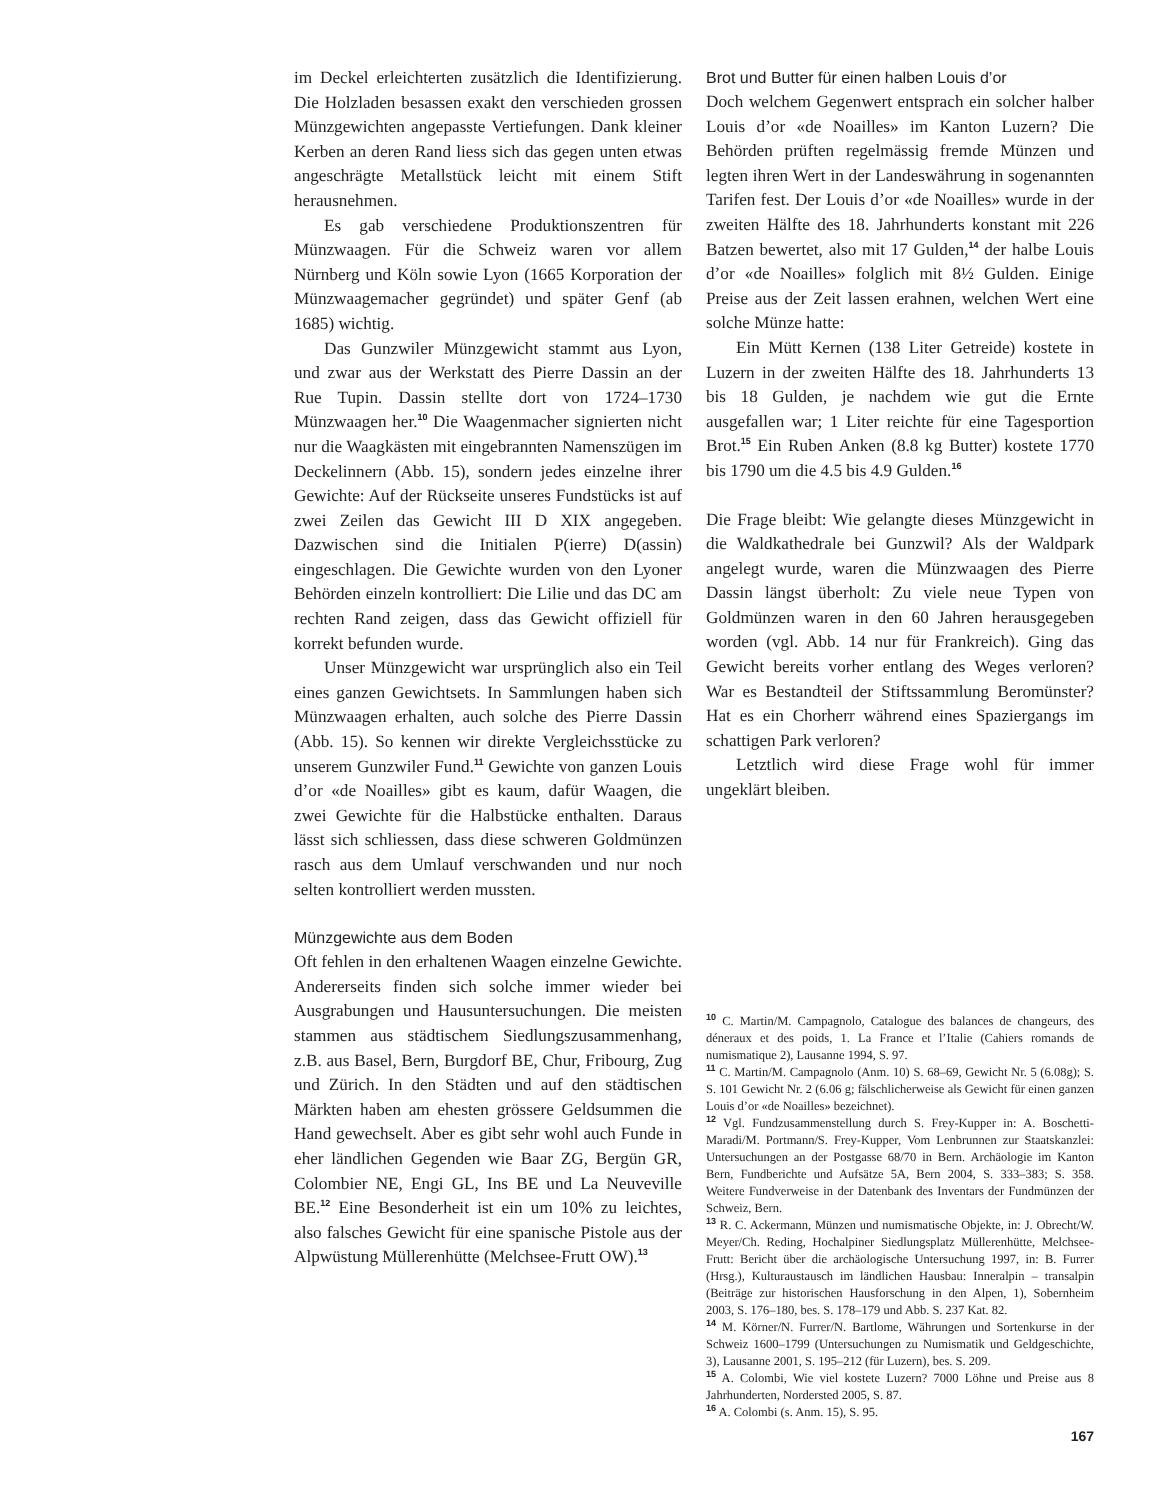im Deckel erleichterten zusätzlich die Identifizierung. Die Holzladen besassen exakt den verschieden grossen Münzgewichten angepasste Vertiefungen. Dank kleiner Kerben an deren Rand liess sich das gegen unten etwas angeschrägte Metallstück leicht mit einem Stift herausnehmen.
Es gab verschiedene Produktionszentren für Münzwaagen. Für die Schweiz waren vor allem Nürnberg und Köln sowie Lyon (1665 Korporation der Münzwaagemacher gegründet) und später Genf (ab 1685) wichtig.
Das Gunzwiler Münzgewicht stammt aus Lyon, und zwar aus der Werkstatt des Pierre Dassin an der Rue Tupin. Dassin stellte dort von 1724–1730 Münzwaagen her.<sup>10</sup> Die Waagenmacher signierten nicht nur die Waagkästen mit eingebrannten Namenszügen im Deckelinnern (Abb. 15), sondern jedes einzelne ihrer Gewichte: Auf der Rückseite unseres Fundstücks ist auf zwei Zeilen das Gewicht III D XIX angegeben. Dazwischen sind die Initialen P(ierre) D(assin) eingeschlagen. Die Gewichte wurden von den Lyoner Behörden einzeln kontrolliert: Die Lilie und das DC am rechten Rand zeigen, dass das Gewicht offiziell für korrekt befunden wurde.
Unser Münzgewicht war ursprünglich also ein Teil eines ganzen Gewichtsets. In Sammlungen haben sich Münzwaagen erhalten, auch solche des Pierre Dassin (Abb. 15). So kennen wir direkte Vergleichsstücke zu unserem Gunzwiler Fund.<sup>11</sup> Gewichte von ganzen Louis d’or «de Noailles» gibt es kaum, dafür Waagen, die zwei Gewichte für die Halbstücke enthalten. Daraus lässt sich schliessen, dass diese schweren Goldmünzen rasch aus dem Umlauf verschwanden und nur noch selten kontrolliert werden mussten.
Münzgewichte aus dem Boden
Oft fehlen in den erhaltenen Waagen einzelne Gewichte. Andererseits finden sich solche immer wieder bei Ausgrabungen und Hausuntersuchungen. Die meisten stammen aus städtischem Siedlungszusammenhang, z.B. aus Basel, Bern, Burgdorf BE, Chur, Fribourg, Zug und Zürich. In den Städten und auf den städtischen Märkten haben am ehesten grössere Geldsummen die Hand gewechselt. Aber es gibt sehr wohl auch Funde in eher ländlichen Gegenden wie Baar ZG, Bergün GR, Colombier NE, Engi GL, Ins BE und La Neuveville BE.<sup>12</sup> Eine Besonderheit ist ein um 10% zu leichtes, also falsches Gewicht für eine spanische Pistole aus der Alpwüstung Müllerenhütte (Melchsee-Frutt OW).<sup>13</sup>
Brot und Butter für einen halben Louis d’or
Doch welchem Gegenwert entsprach ein solcher halber Louis d’or «de Noailles» im Kanton Luzern? Die Behörden prüften regelmässig fremde Münzen und legten ihren Wert in der Landeswährung in sogenannten Tarifen fest. Der Louis d’or «de Noailles» wurde in der zweiten Hälfte des 18. Jahrhunderts konstant mit 226 Batzen bewertet, also mit 17 Gulden,<sup>14</sup> der halbe Louis d’or «de Noailles» folglich mit 8½ Gulden. Einige Preise aus der Zeit lassen erahnen, welchen Wert eine solche Münze hatte:
Ein Mütt Kernen (138 Liter Getreide) kostete in Luzern in der zweiten Hälfte des 18. Jahrhunderts 13 bis 18 Gulden, je nachdem wie gut die Ernte ausgefallen war; 1 Liter reichte für eine Tagesportion Brot.<sup>15</sup> Ein Ruben Anken (8.8 kg Butter) kostete 1770 bis 1790 um die 4.5 bis 4.9 Gulden.<sup>16</sup>
Die Frage bleibt: Wie gelangte dieses Münzgewicht in die Waldkathedrale bei Gunzwil? Als der Waldpark angelegt wurde, waren die Münzwaagen des Pierre Dassin längst überholt: Zu viele neue Typen von Goldmünzen waren in den 60 Jahren herausgegeben worden (vgl. Abb. 14 nur für Frankreich). Ging das Gewicht bereits vorher entlang des Weges verloren? War es Bestandteil der Stiftssammlung Beromünster? Hat es ein Chorherr während eines Spaziergangs im schattigen Park verloren?
Letztlich wird diese Frage wohl für immer ungeklärt bleiben.
<sup>10</sup> C. Martin/M. Campagnolo, Catalogue des balances de changeurs, des déneraux et des poids, 1. La France et l’Italie (Cahiers romands de numismatique 2), Lausanne 1994, S. 97.
<sup>11</sup> C. Martin/M. Campagnolo (Anm. 10) S. 68–69, Gewicht Nr. 5 (6.08g); S. S. 101 Gewicht Nr. 2 (6.06 g; fälschlicherweise als Gewicht für einen ganzen Louis d’or «de Noailles» bezeichnet).
<sup>12</sup> Vgl. Fundzusammenstellung durch S. Frey-Kupper in: A. Boschetti-Maradi/M. Portmann/S. Frey-Kupper, Vom Lenbrunnen zur Staatskanzlei: Untersuchungen an der Postgasse 68/70 in Bern. Archäologie im Kanton Bern, Fundberichte und Aufsätze 5A, Bern 2004, S. 333–383; S. 358. Weitere Fundverweise in der Datenbank des Inventars der Fundmünzen der Schweiz, Bern.
<sup>13</sup> R. C. Ackermann, Münzen und numismatische Objekte, in: J. Obrecht/W. Meyer/Ch. Reding, Hochalpiner Siedlungsplatz Müllerenhütte, Melchsee-Frutt: Bericht über die archäologische Untersuchung 1997, in: B. Furrer (Hrsg.), Kulturaustausch im ländlichen Hausbau: Inneralpin – transalpin (Beiträge zur historischen Hausforschung in den Alpen, 1), Sobernheim 2003, S. 176–180, bes. S. 178–179 und Abb. S. 237 Kat. 82.
<sup>14</sup> M. Körner/N. Furrer/N. Bartlome, Währungen und Sortenkurse in der Schweiz 1600–1799 (Untersuchungen zu Numismatik und Geldgeschichte, 3), Lausanne 2001, S. 195–212 (für Luzern), bes. S. 209.
<sup>15</sup> A. Colombi, Wie viel kostete Luzern? 7000 Löhne und Preise aus 8 Jahrhunderten, Nordersted 2005, S. 87.
<sup>16</sup> A. Colombi (s. Anm. 15), S. 95.
167